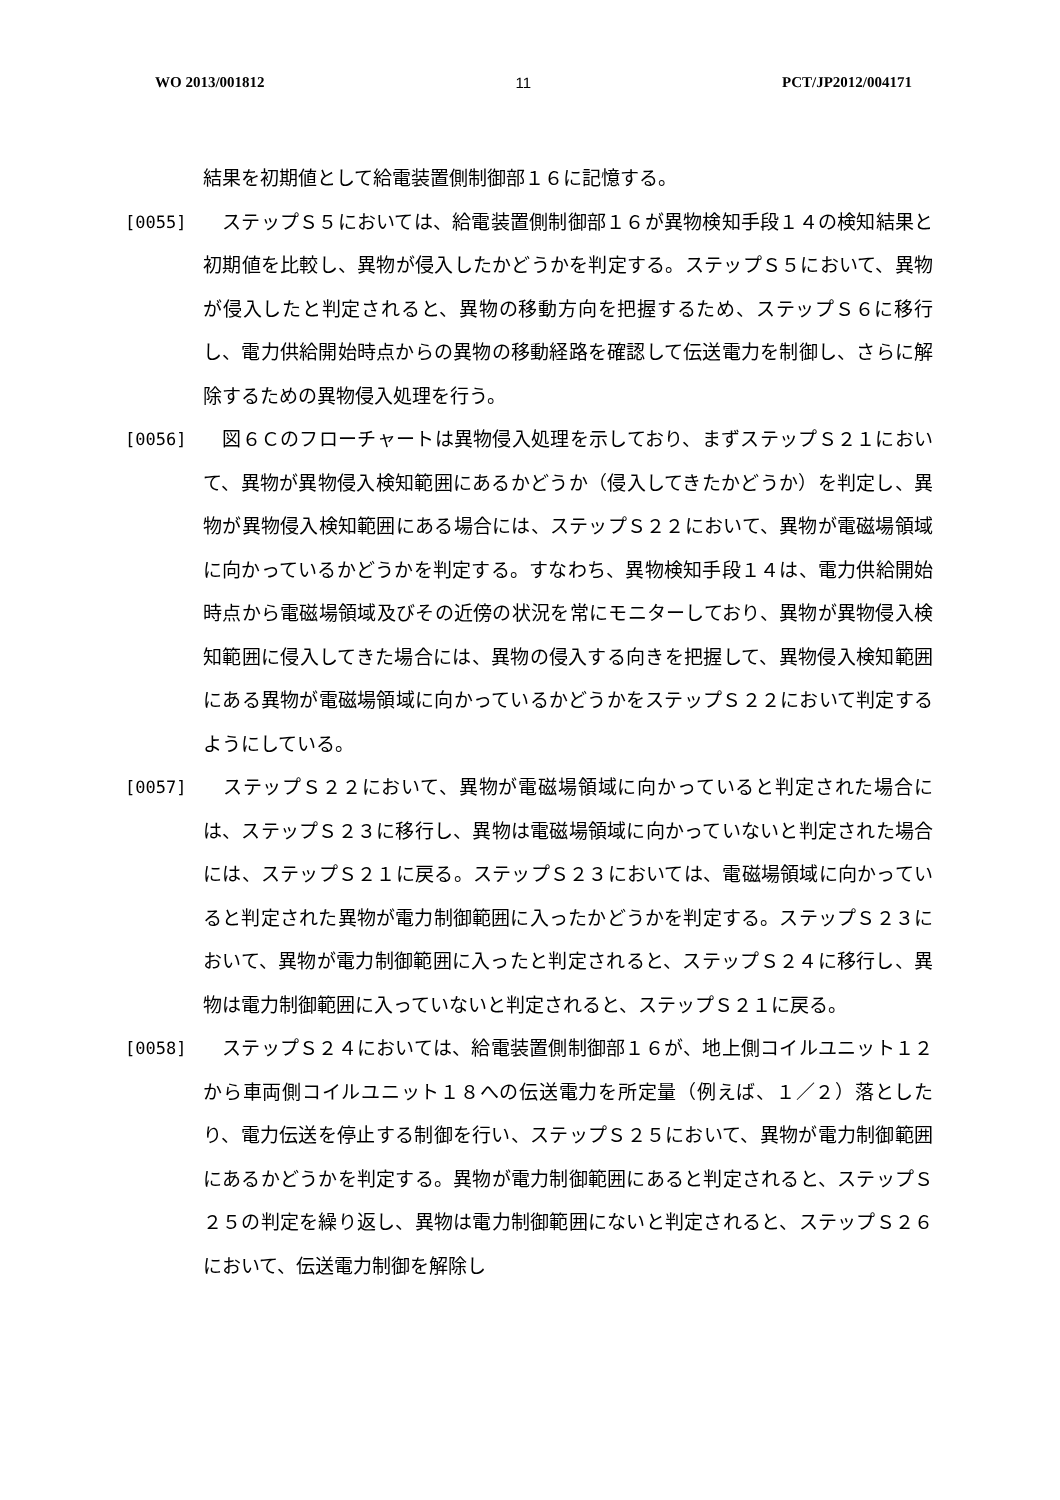WO 2013/001812 11 PCT/JP2012/004171
結果を初期値として給電装置側制御部１６に記憶する。
[0055] 　ステップＳ５においては、給電装置側制御部１６が異物検知手段１４の検知結果と初期値を比較し、異物が侵入したかどうかを判定する。ステップＳ５において、異物が侵入したと判定されると、異物の移動方向を把握するため、ステップＳ６に移行し、電力供給開始時点からの異物の移動経路を確認して伝送電力を制御し、さらに解除するための異物侵入処理を行う。
[0056] 　図６Ｃのフローチャートは異物侵入処理を示しており、まずステップＳ２１において、異物が異物侵入検知範囲にあるかどうか（侵入してきたかどうか）を判定し、異物が異物侵入検知範囲にある場合には、ステップＳ２２において、異物が電磁場領域に向かっているかどうかを判定する。すなわち、異物検知手段１４は、電力供給開始時点から電磁場領域及びその近傍の状況を常にモニターしており、異物が異物侵入検知範囲に侵入してきた場合には、異物の侵入する向きを把握して、異物侵入検知範囲にある異物が電磁場領域に向かっているかどうかをステップＳ２２において判定するようにしている。
[0057] 　ステップＳ２２において、異物が電磁場領域に向かっていると判定された場合には、ステップＳ２３に移行し、異物は電磁場領域に向かっていないと判定された場合には、ステップＳ２１に戻る。ステップＳ２３においては、電磁場領域に向かっていると判定された異物が電力制御範囲に入ったかどうかを判定する。ステップＳ２３において、異物が電力制御範囲に入ったと判定されると、ステップＳ２４に移行し、異物は電力制御範囲に入っていないと判定されると、ステップＳ２１に戻る。
[0058] 　ステップＳ２４においては、給電装置側制御部１６が、地上側コイルユニット１２から車両側コイルユニット１８への伝送電力を所定量（例えば、１／２）落としたり、電力伝送を停止する制御を行い、ステップＳ２５において、異物が電力制御範囲にあるかどうかを判定する。異物が電力制御範囲にあると判定されると、ステップＳ２５の判定を繰り返し、異物は電力制御範囲にないと判定されると、ステップＳ２６において、伝送電力制御を解除し